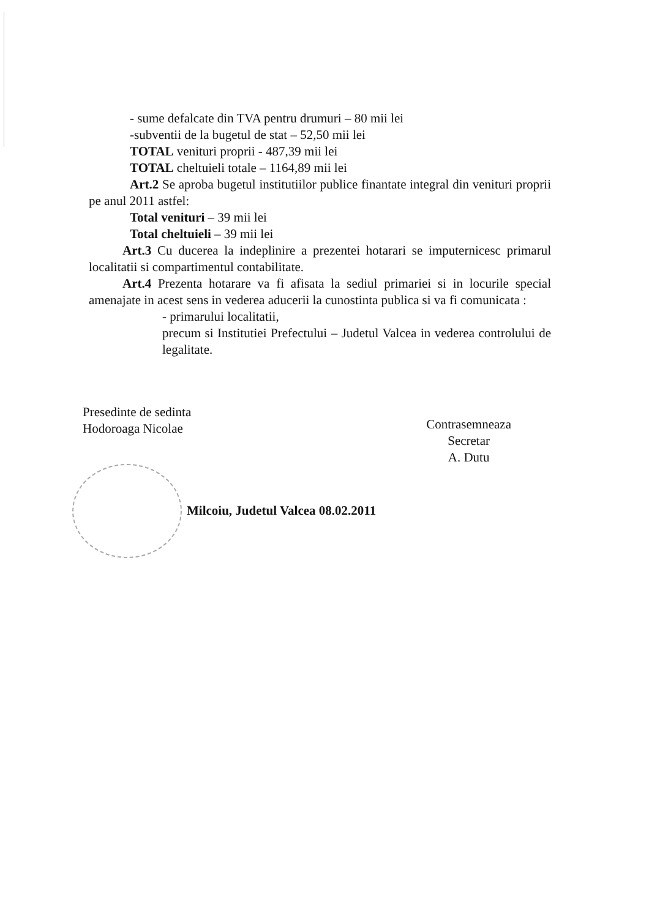- sume defalcate din TVA pentru drumuri – 80 mii lei
-subventii de la bugetul de stat – 52,50 mii lei
TOTAL venituri proprii - 487,39 mii lei
TOTAL cheltuieli totale – 1164,89 mii lei
Art.2 Se aproba bugetul institutiilor publice finantate integral din venituri proprii pe anul 2011 astfel:
Total venituri – 39 mii lei
Total cheltuieli – 39 mii lei
Art.3 Cu ducerea la indeplinire a prezentei hotarari se imputernicesc primarul localitatii si compartimentul contabilitate.
Art.4 Prezenta hotarare va fi afisata la sediul primariei si in locurile special amenajate in acest sens in vederea aducerii la cunostinta publica si va fi comunicata :
- primarului localitatii,
precum si Institutiei Prefectului – Judetul Valcea in vederea controlului de legalitate.
Presedinte de sedinta
Hodoroaga Nicolae
Contrasemneaza
Secretar
A. Dutu
Milcoiu, Judetul Valcea 08.02.2011